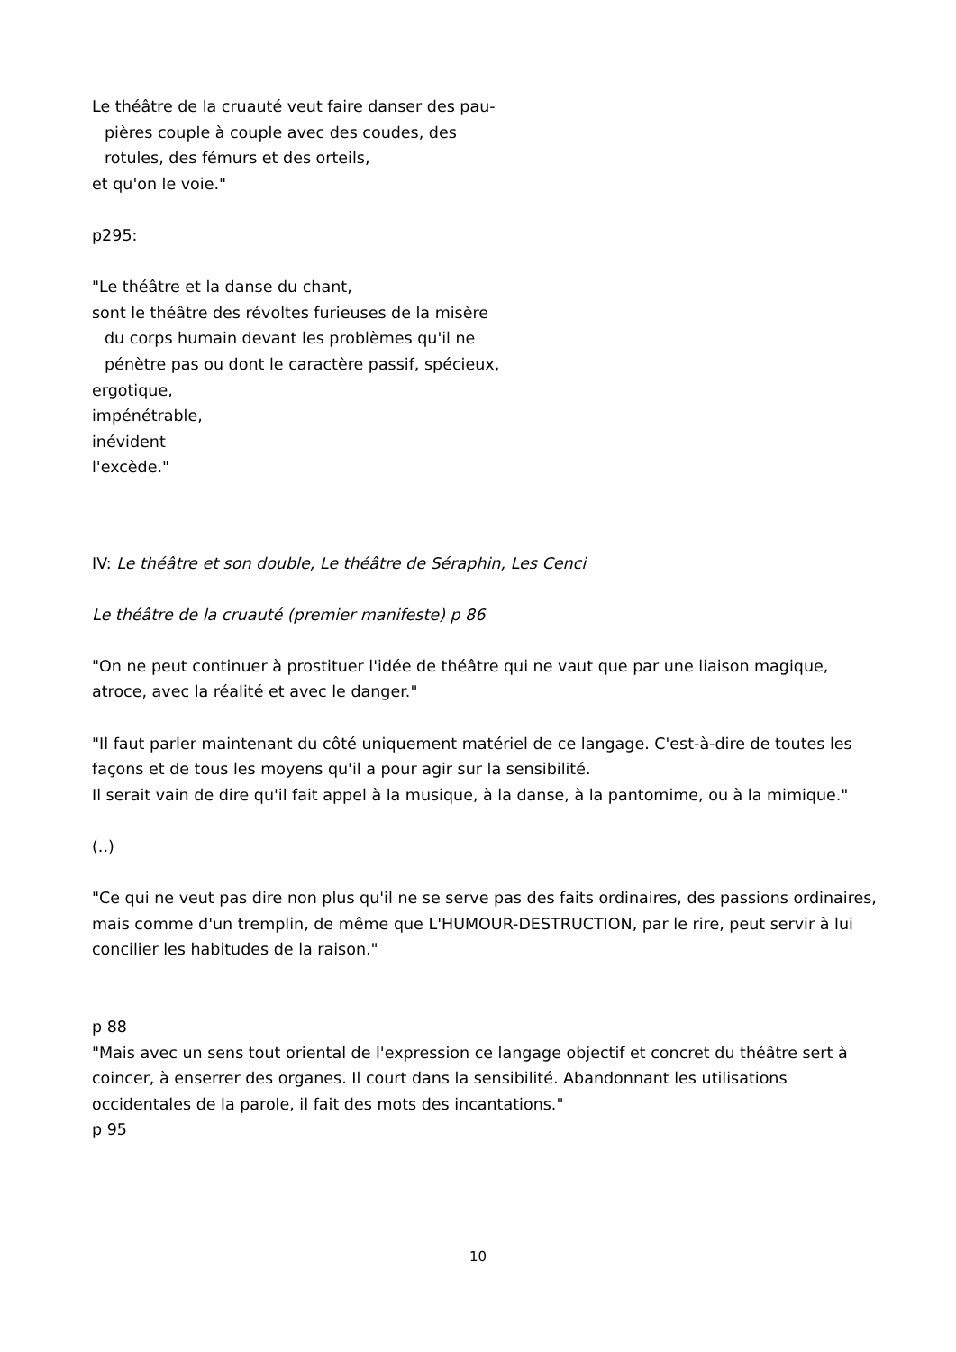Le théâtre de la cruauté veut faire danser des pau-
pières couple à couple avec des coudes, des
rotules, des fémurs et des orteils,
et qu'on le voie."
p295:
"Le théâtre et la danse du chant,
sont le théâtre des révoltes furieuses de la misère
du corps humain devant les problèmes qu'il ne
pénètre pas ou dont le caractère passif, spécieux,
ergotique,
impénétrable,
inévident
l'excède."
IV: Le théâtre et son double, Le théâtre de Séraphin, Les Cenci
Le théâtre de la cruauté (premier manifeste) p 86
"On ne peut continuer à prostituer l'idée de théâtre qui ne vaut que par une liaison magique, atroce, avec la réalité et avec le danger."
"Il faut parler maintenant du côté uniquement matériel de ce langage. C'est-à-dire de toutes les façons et de tous les moyens qu'il a pour agir sur la sensibilité.
Il serait vain de dire qu'il fait appel à la musique, à la danse, à la pantomime, ou à la mimique."
(..)
"Ce qui ne veut pas dire non plus qu'il ne se serve pas des faits ordinaires, des passions ordinaires, mais comme d'un tremplin, de même que L'HUMOUR-DESTRUCTION, par le rire, peut servir à lui concilier les habitudes de la raison."
p 88
"Mais avec un sens tout oriental de l'expression ce langage objectif et concret du théâtre sert à coincer, à enserrer des organes. Il court dans la sensibilité. Abandonnant les utilisations occidentales de la parole, il fait des mots des incantations."
p 95
10